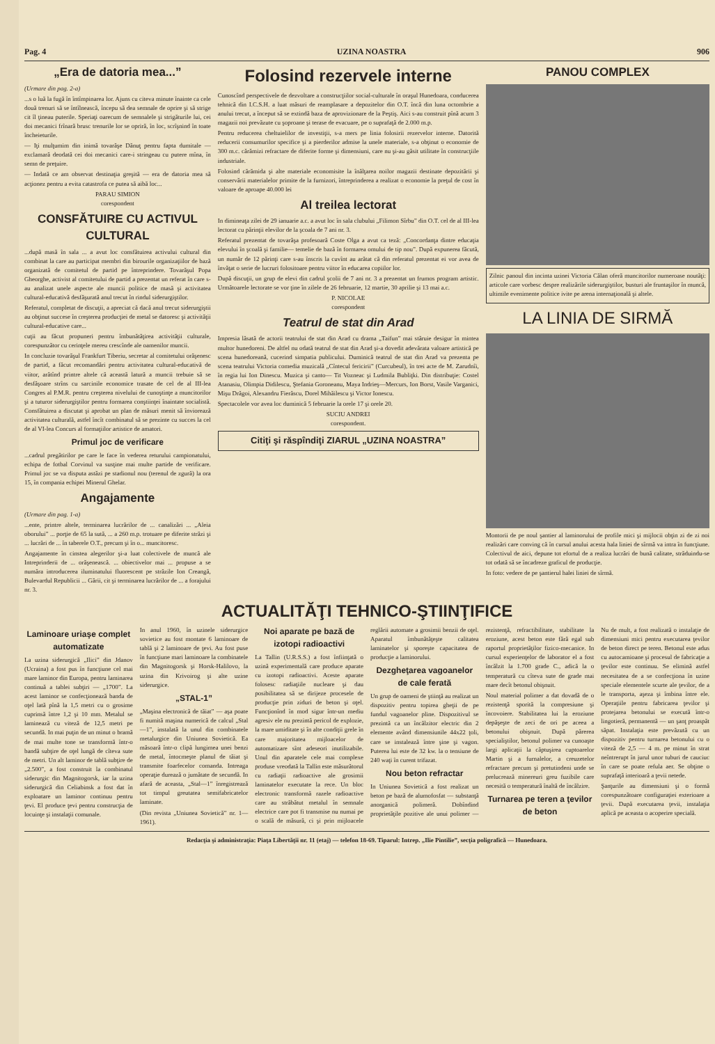Pag. 4 UZINA NOASTRA 906
„Era de datoria mea...”
(Urmare din pag. 2-a)
...s o luă la fugă în întîmpinarea lor. Ajuns cu citeva minute înainte ca cele două trenuri să se întîlnească, începu să dea semnale de oprire şi să strige cit îl ţineau puterile. Speriaţi oarecum de semnalele şi strigăturile lui, cei doi mecanici frînară brusc trenurile lor se opriră, în loc, scrîşnind în toate încheieturile.
— Iţi mulţumim din inimă tovarăşe Dănuţ pentru fapta dumitale — exclamară deodată cei doi mecanici care-i stringeau cu putere mîna, în semn de preţuire.
— Indată ce am observat destinaţia greşită — era de datoria mea să acţionez pentru a evita catastrofa ce putea să aibă loc...
PARAU SIMION
corespondent
CONSFĂTUIRE CU ACTIVUL CULTURAL
...după masă în sala ... a avut loc consfătuirea activului cultural din combinat la care au participat membri din birourile organizaţiilor de bază organizată de comitetul de partid pe întreprindere. Tovarăşul Popa Gheorghe, activist al comitetului de partid a prezentat un referat în care s-au analizat unele aspecte ale muncii politice de masă şi activitatea cultural-educativă desfăşurată anul trecut în rindul siderurgiştilor.
Referatul, completat de discuţii, a apreciat că dacă anul trecut siderurgiştii au obţinut succese în creşterea producţiei de metal se datoresc şi activităţii cultural-educative care...
cuţii au făcut propuneri pentru îmbunătăţirea activităţii culturale, corespunzător cu cerinţele mereu crescînde ale oamenilor muncii.
In concluzie tovarăşul Frankfurt Tiberiu, secretar al comitetului orăşenesc de partid, a făcut recomandări pentru activitatea cultural-educativă de viitor, arătînd printre altele că această latură a muncii trebuie să se desfăşoare strîns cu sarcinile economice trasate de cel de al III-lea Congres al P.M.R. pentru creşterea nivelului de cunoştinţe a muncitorilor şi a tuturor siderurgiştilor pentru formarea conştiinţei înaintate socialistă. Consfătuirea a discutat şi aprobat un plan de măsuri menit să înviorează activitatea culturală, astfel încît combinatul să se prezinte cu succes la cel de al VI-lea Concurs al formaţiilor artistice de amatori.
Primul joc de verificare
...cadrul pregătirilor pe care le face în vederea returului campionatului, echipa de fotbal Corvinul va susţine mai multe partide de verificare. Primul joc se va disputa astăzi pe stadionul nou (terenul de zgură) la ora 15, în compania echipei Minerul Ghelar.
Angajamente
(Urmare din pag. 1-a)
...ente, printre altele, terminarea lucrărilor de ... canalizări ... „Aleia oborului” ... porţie de 65 la sută, ... a 260 m.p. trotuare pe diferite străzi şi ... lucrări de ... în taberele O.T., precum şi în o... muncitoresc.
Angajamente în cinstea alegerilor şi-a luat colectivele de muncă ale Intreprinderii de ... orăşenească. ... obiectivelor mai ... propuse a se număra introducerea iluminatului fluorescent pe străzile Ion Creangă, Bulevardul Republicii ... Gării, cit şi terminarea lucrărilor de ... a forajului nr. 3.
Folosind rezervele interne
Cunoscînd perspectivele de dezvoltare a construcţiilor social-culturale în oraşul Hunedoara, conducerea tehnică din I.C.S.H. a luat măsuri de reamplasare a depozitelor din O.T. încă din luna octombrie a anului trecut, a început să se extindă baza de aprovizionare de la Peştiş. Aici s-au construit pînă acum 3 magazii noi prevăzute cu şoproane şi terase de evacuare, pe o suprafaţă de 2.000 m.p.
Pentru reducerea cheltuielilor de investiţii, s-a mers pe linia folosirii rezervelor interne. Datorită reducerii consumurilor specifice şi a pierderilor admise la unele materiale, s-a obţinut o economie de 300 m.c. cărămizi refractare de diferite forme şi dimensiuni, care nu şi-au găsit utilitate în construcţiile industriale.
Folosind cărămida şi alte materiale economisite la înălţarea noilor magazii destinate depozitării şi conservării materialelor primite de la furnizori, întreprinderea a realizat o economie la preţul de cost în valoare de aproape 40.000 lei
Al treilea lectorat
In dimineaţa zilei de 29 ianuarie a.c. a avut loc în sala clubului „Filimon Sîrbu” din O.T. cel de al III-lea lectorat cu părinţii elevilor de la şcoala de 7 ani nr. 3.
Referatul prezentat de tovarăşa profesoară Coste Olga a avut ca teză: „Concordanţa dintre educaţia elevului în şcoală şi familie— temelie de bază în formarea omului de tip nou”. După expunerea făcută, un număr de 12 părinţi care s-au înscris la cuvînt au arătat că din referatul prezentat ei vor avea de învăţat o serie de lucruri folositoare pentru viitor în educarea copiilor lor.
După discuţii, un grup de elevi din cadrul şcolii de 7 ani nr. 3 a prezentat un frumos program artistic. Următoarele lectorate se vor ţine în zilele de 26 februarie, 12 martie, 30 aprilie şi 13 mai a.c.
P. NICOLAE
corespondent
Teatrul de stat din Arad
Impresia lăsată de actorii teatrului de stat din Arad cu drama „Taifun” mai stăruie desigur în mintea multor hunedoreni. De altfel nu odată teatrul de stat din Arad şi-a dovedit adevărata valoare artistică pe scena hunedoreană, cucerind simpatia publicului. Duminică teatrul de stat din Arad va prezenta pe scena teatrului Victoria comedia muzicală „Cîntecul fericirii” (Curcubeul), în trei acte de M. Zarudnîi, în regia lui Ion Dinescu. Muzica şi canto— Tit Vozneac şi Ludmila Bubliţki. Din distribuţie: Costel Atanasiu, Olimpia Didilescu, Ştefania Goroneanu, Maya Indrieş—Mercurs, Ion Borst, Vasile Varganici, Mişu Drăgoi, Alexandru Fierăscu, Dorel Mihăilescu şi Victor Ionescu.
Spectacolele vor avea loc duminică 5 februarie la orele 17 şi orele 20.
SUCIU ANDREI
corespondent.
Citiţi şi răspîndiţi ZIARUL „UZINA NOASTRA”
PANOU COMPLEX
Zilnic panoul din incinta uzinei Victoria Călan oferă muncitorilor numeroase noutăţi: articole care vorbesc despre realizările siderurgiştilor, busturi ale fruntaşilor în muncă, ultimile evenimente politice ivite pe arena internaţională şi altele.
LA LINIA DE SIRMĂ
Montorii de pe noul şantier al laminorului de profile mici şi mijlocii obţin zi de zi noi realizări care conving că în cursul anului acesta hala liniei de sîrmă va intra în funcţiune. Colectivul de aici, depune tot efortul de a realiza lucrări de bună calitate, străduindu-se tot odată să se încadreze graficul de producţie.
In foto: vedere de pe şantierul halei liniei de sîrmă.
ACTUALITĂŢI TEHNICO-ŞTIINŢIFICE
Laminoare uriaşe complet automatizate
La uzina siderurgică „Ilici” din Jdanov (Ucraina) a fost pus în funcţiune cel mai mare laminor din Europa, pentru laminarea continuă a tablei subţiri — „1700”. La acest laminor se confecţionează banda de oţel lată pînă la 1,5 metri cu o grosime cuprinsă între 1,2 şi 10 mm. Metalul se laminează cu viteză de 12,5 metri pe secundă. In mai puţin de un minut o bramă de mai multe tone se transformă într-o bandă subţire de oţel lungă de cîteva sute de metri. Un alt laminor de tablă subţire de „2.500”, a fost construit la combinatul siderurgic din Magnitogorsk, iar la uzina siderurgică din Celiabinsk a fost dat în exploatare un laminor continuu pentru ţevi. El produce ţevi pentru construcţia de locuinţe şi instalaţii comunale.
In anul 1960, în uzinele siderurgice sovietice au fost montate 6 laminoare de tablă şi 2 laminoare de ţevi. Au fost puse în funcţiune mari laminoare la combinatele din Magnitogorsk şi Horsk-Halilovo, la uzina din Krivoirog şi alte uzine siderurgice.
„STAL-1”
„Maşina electronică de tăiat” — aşa poate fi numită maşina numerică de calcul „Stal—1”, instalată la unul din combinatele metalurgice din Uniunea Sovietică. Ea măsoară într-o clipă lungimea unei benzi de metal, întocmeşte planul de tăiat şi transmite foarfecelor comanda. Intreaga operaţie durează o jumătate de secundă. In afară de aceasta, „Stal—1” înregistrează tot timpul greutatea semifabricatelor laminate.
(Din revista „Uniunea Sovietică” nr. 1—1961).
Noi aparate pe bază de izotopi radioactivi
La Tallin (U.R.S.S.) a fost înfiinţată o uzină experimentală care produce aparate cu izotopi radioactivi. Aceste aparate folosesc radiaţiile nucleare şi dau posibilitatea să se dirijeze procesele de producţie prin ziduri de beton şi oţel. Funcţionînd în mod sigur într-un mediu agresiv ele nu prezintă pericol de explozie, la mare umiditate şi în alte condiţii grele în care majoritatea mijloacelor de automatizare sînt adeseori inutilizabile. Unul din aparatele cele mai complexe produse vreodată la Tallin este măsurătorul cu radiaţii radioactive ale grosimii laminatelor executate la rece. Un bloc electronic transformă razele radioactive care au străbătut metalul în semnale electrice care pot fi transmise nu numai pe o scală de măsură, ci şi prin mijloacele reglării automate a grosimii benzii de oţel. Aparatul îmbunătăţeşte calitatea laminatelor şi sporeşte capacitatea de producţie a laminorului.
Dezgheţarea vagoanelor de cale ferată
Un grup de oameni de ştiinţă au realizat un dispozitiv pentru topirea gheţii de pe fundul vagoanelor pline. Dispozitivul se prezintă ca un încălzitor electric din 2 elemente având dimensiunile 44x22 ţoli, care se instalează între şine şi vagon. Puterea lui este de 32 kw. la o tensiune de 240 waţi în curent trifazat.
Nou beton refractar
In Uniunea Sovietică a fost realizat un beton pe bază de alumofosfat — substanţă anorganică polimeră. Dobîndind proprietăţile pozitive ale unui polimer — rezistenţă, refractibilitate, stabilitate la eroziune, acest beton este fără egal sub raportul proprietăţilor fizico-mecanice. In cursul experienţelor de laborator el a fost încălzit la 1.700 grade C., adică la o temperatură cu cîteva sute de grade mai mare decît betonul obişnuit.
Noul material polimer a dat dovadă de o rezistenţă sporită la compresiune şi încovoiere. Stabilitatea lui la eroziune depăşeşte de zeci de ori pe aceea a betonului obişnuit. După părerea specialiştilor, betonul polimer va cunoaşte largi aplicaţii la căptuşirea cuptoarelor Martin şi a furnalelor, a creuzetelor refractare precum şi pretutindeni unde se prelucrează minereuri greu fuzibile care necesită o temperatură înaltă de încălzire.
Turnarea pe teren a ţevilor de beton
Nu de mult, a fost realizată o instalaţie de dimensiuni mici pentru executarea ţevilor de beton direct pe teren. Betonul este adus cu autocamioane şi procesul de fabricaţie a ţevilor este continuu. Se elimină astfel necesitatea de a se confecţiona în uzine speciale elementele scurte ale ţevilor, de a le transporta, aşeza şi îmbina între ele. Operaţiile pentru fabricarea ţevilor şi protejarea betonului se execută într-o lingotieră, permanentă — un şanţ proaspăt săpat. Instalaţia este prevăzută cu un dispozitiv pentru turnarea betonului cu o viteză de 2,5 — 4 m. pe minut în strat neîntrerupt în jurul unor tuburi de cauciuc în care se poate refula aer. Se obţine o suprafaţă interioară a ţevii netede.
Şanţurile au dimensiuni şi o formă corespunzătoare configuraţiei exterioare a ţevii. După executarea ţevii, instalaţia aplică pe aceasta o acoperire specială.
Redacţia şi administraţia: Piaţa Libertăţii nr. 11 (etaj) — telefon 18-69. Tiparul: Intrep. „Ilie Pintilie”, secţia poligrafică — Hunedoara.